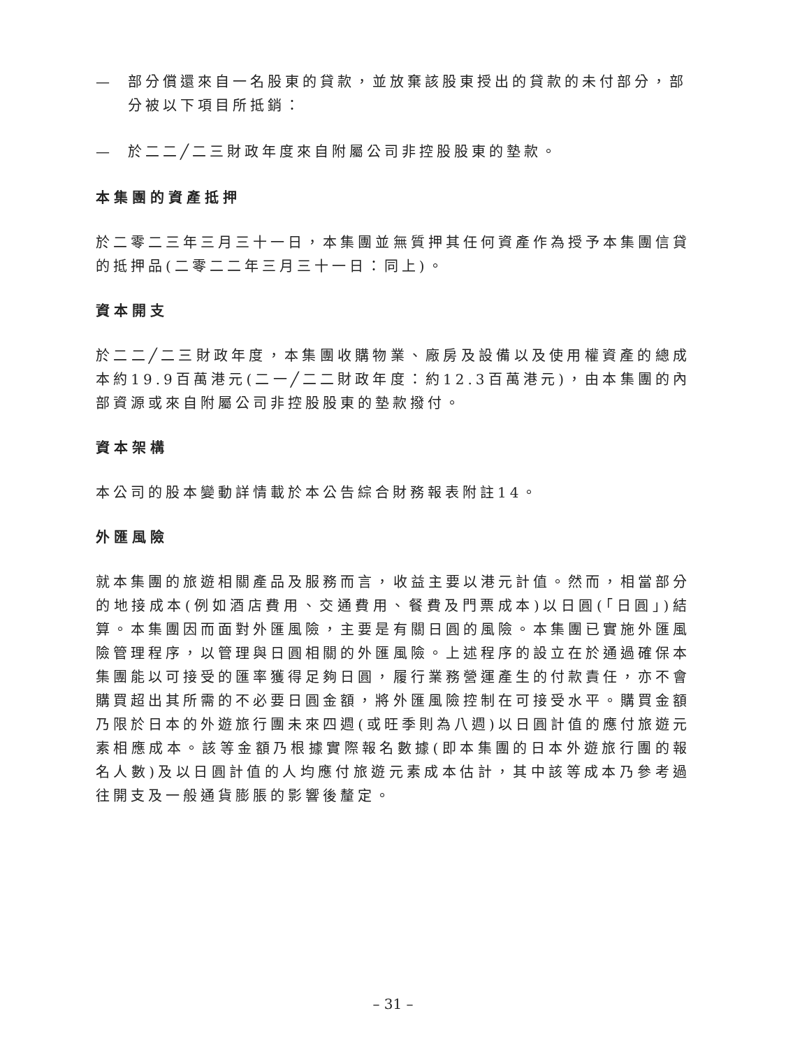— 部分償還來自一名股東的貸款，並放棄該股東授出的貸款的未付部分，部分被以下項目所抵銷：
— 於二二╱二三財政年度來自附屬公司非控股股東的墊款。
本集團的資產抵押
於二零二三年三月三十一日，本集團並無質押其任何資產作為授予本集團信貸的抵押品(二零二二年三月三十一日：同上)。
資本開支
於二二╱二三財政年度，本集團收購物業、廠房及設備以及使用權資產的總成本約19.9百萬港元(二一╱二二財政年度：約12.3百萬港元)，由本集團的內部資源或來自附屬公司非控股股東的墊款撥付。
資本架構
本公司的股本變動詳情載於本公告綜合財務報表附註14。
外匯風險
就本集團的旅遊相關產品及服務而言，收益主要以港元計值。然而，相當部分的地接成本(例如酒店費用、交通費用、餐費及門票成本)以日圓(「日圓」)結算。本集團因而面對外匯風險，主要是有關日圓的風險。本集團已實施外匯風險管理程序，以管理與日圓相關的外匯風險。上述程序的設立在於通過確保本集團能以可接受的匯率獲得足夠日圓，履行業務營運產生的付款責任，亦不會購買超出其所需的不必要日圓金額，將外匯風險控制在可接受水平。購買金額乃限於日本的外遊旅行團未來四週(或旺季則為八週)以日圓計值的應付旅遊元素相應成本。該等金額乃根據實際報名數據(即本集團的日本外遊旅行團的報名人數)及以日圓計值的人均應付旅遊元素成本估計，其中該等成本乃參考過往開支及一般通貨膨脹的影響後釐定。
– 31 –